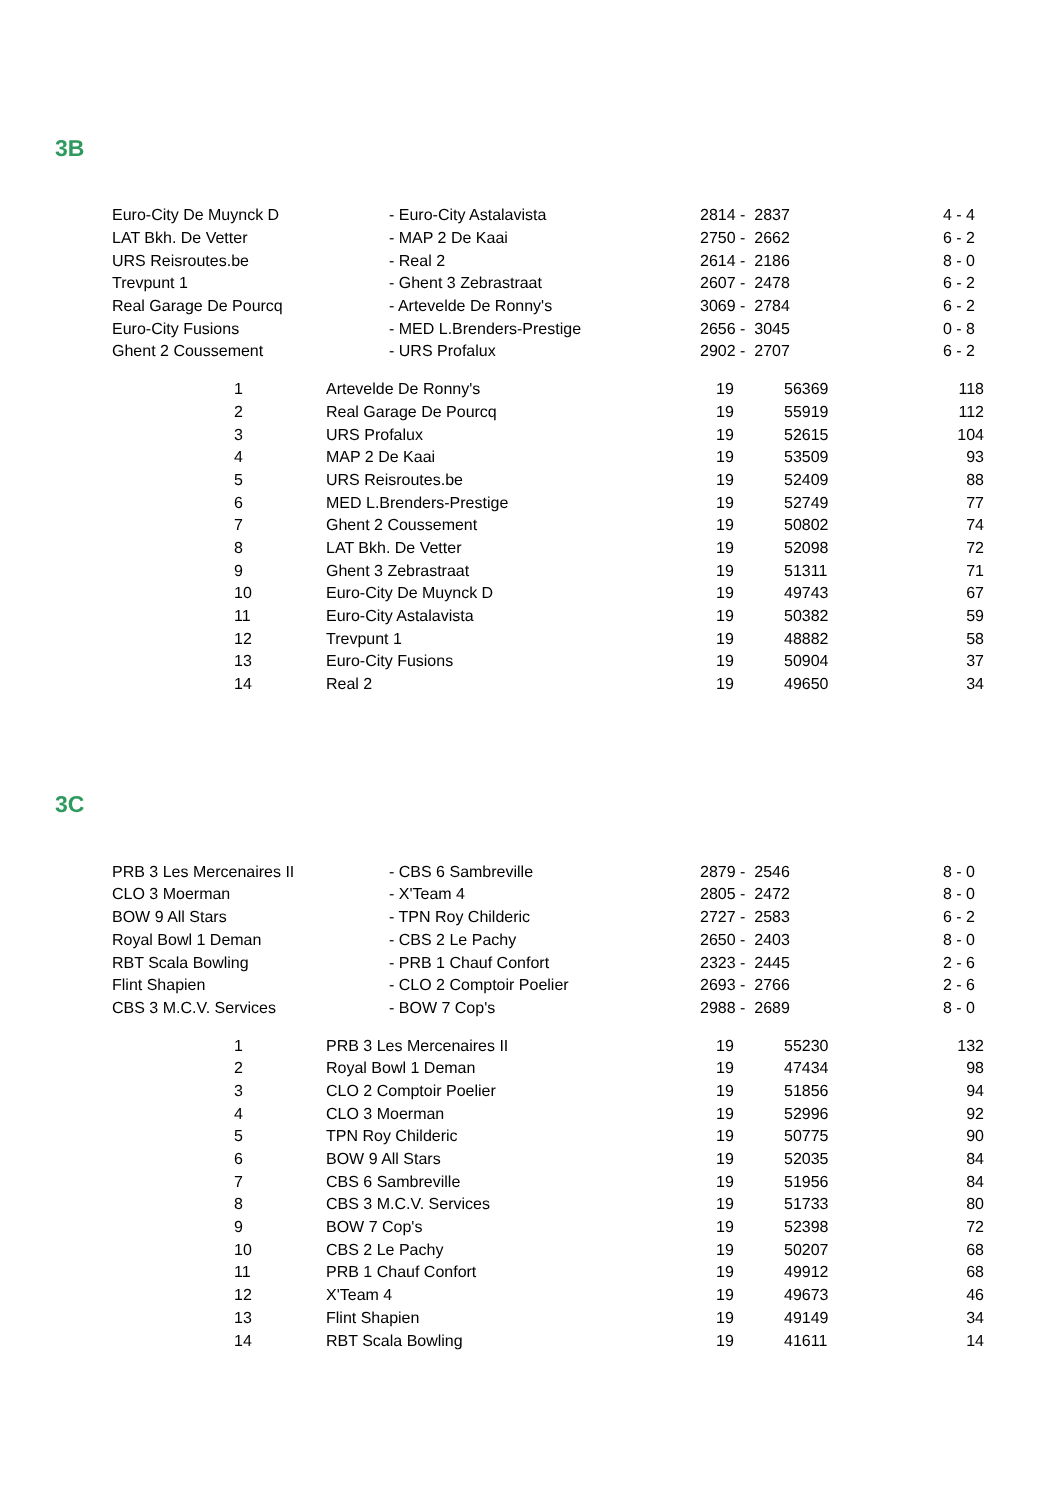3B
| Euro-City De Muynck D | - Euro-City Astalavista | 2814 - 2837 | 4 - 4 |
| LAT Bkh. De Vetter | - MAP 2 De Kaai | 2750 - 2662 | 6 - 2 |
| URS Reisroutes.be | - Real 2 | 2614 - 2186 | 8 - 0 |
| Trevpunt 1 | - Ghent 3 Zebrastraat | 2607 - 2478 | 6 - 2 |
| Real Garage De Pourcq | - Artevelde De Ronny's | 3069 - 2784 | 6 - 2 |
| Euro-City Fusions | - MED L.Brenders-Prestige | 2656 - 3045 | 0 - 8 |
| Ghent 2 Coussement | - URS Profalux | 2902 - 2707 | 6 - 2 |
| | 1 | Artevelde De Ronny's | 19 | 56369 | 118 |
| | 2 | Real Garage De Pourcq | 19 | 55919 | 112 |
| | 3 | URS Profalux | 19 | 52615 | 104 |
| | 4 | MAP 2 De Kaai | 19 | 53509 | 93 |
| | 5 | URS Reisroutes.be | 19 | 52409 | 88 |
| | 6 | MED L.Brenders-Prestige | 19 | 52749 | 77 |
| | 7 | Ghent 2 Coussement | 19 | 50802 | 74 |
| | 8 | LAT Bkh. De Vetter | 19 | 52098 | 72 |
| | 9 | Ghent 3 Zebrastraat | 19 | 51311 | 71 |
| | 10 | Euro-City De Muynck D | 19 | 49743 | 67 |
| | 11 | Euro-City Astalavista | 19 | 50382 | 59 |
| | 12 | Trevpunt 1 | 19 | 48882 | 58 |
| | 13 | Euro-City Fusions | 19 | 50904 | 37 |
| | 14 | Real 2 | 19 | 49650 | 34 |
3C
| PRB 3 Les Mercenaires II | - CBS 6 Sambreville | 2879 - 2546 | 8 - 0 |
| CLO 3 Moerman | - X'Team 4 | 2805 - 2472 | 8 - 0 |
| BOW 9 All Stars | - TPN Roy Childeric | 2727 - 2583 | 6 - 2 |
| Royal Bowl 1 Deman | - CBS 2 Le Pachy | 2650 - 2403 | 8 - 0 |
| RBT Scala Bowling | - PRB 1 Chauf Confort | 2323 - 2445 | 2 - 6 |
| Flint Shapien | - CLO 2 Comptoir Poelier | 2693 - 2766 | 2 - 6 |
| CBS 3 M.C.V. Services | - BOW 7 Cop's | 2988 - 2689 | 8 - 0 |
| | 1 | PRB 3 Les Mercenaires II | 19 | 55230 | 132 |
| | 2 | Royal Bowl 1 Deman | 19 | 47434 | 98 |
| | 3 | CLO 2 Comptoir Poelier | 19 | 51856 | 94 |
| | 4 | CLO 3 Moerman | 19 | 52996 | 92 |
| | 5 | TPN Roy Childeric | 19 | 50775 | 90 |
| | 6 | BOW 9 All Stars | 19 | 52035 | 84 |
| | 7 | CBS 6 Sambreville | 19 | 51956 | 84 |
| | 8 | CBS 3 M.C.V. Services | 19 | 51733 | 80 |
| | 9 | BOW 7 Cop's | 19 | 52398 | 72 |
| | 10 | CBS 2 Le Pachy | 19 | 50207 | 68 |
| | 11 | PRB 1 Chauf Confort | 19 | 49912 | 68 |
| | 12 | X'Team 4 | 19 | 49673 | 46 |
| | 13 | Flint Shapien | 19 | 49149 | 34 |
| | 14 | RBT Scala Bowling | 19 | 41611 | 14 |